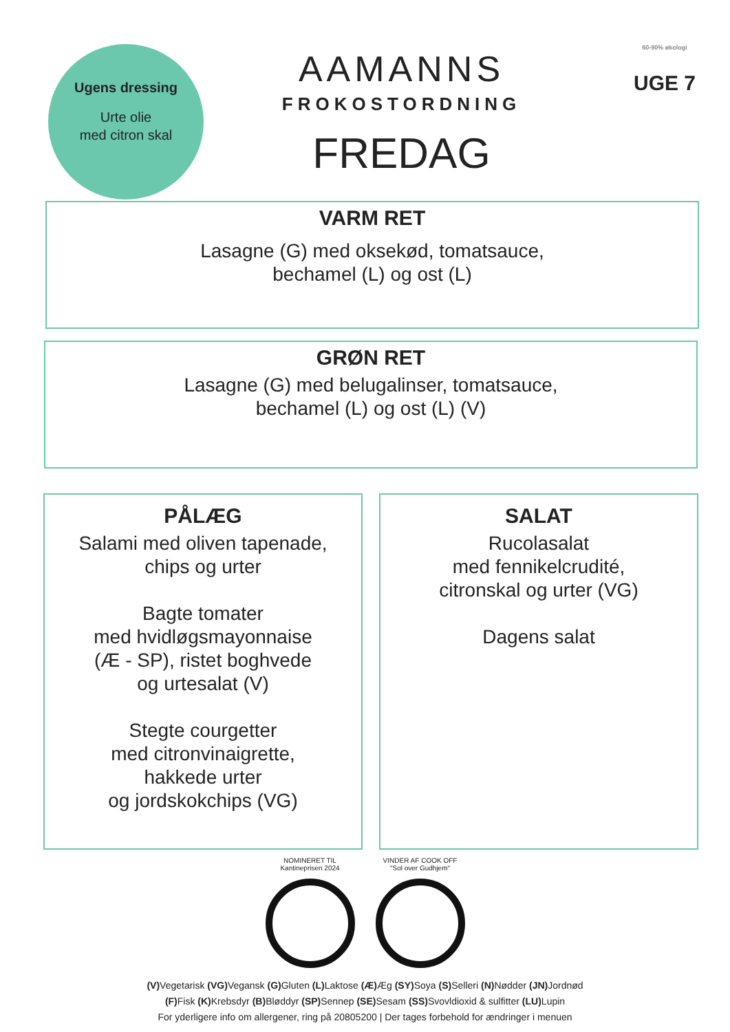Ugens dressing
Urte olie
med citron skal
AAMANNS
FROKOSTORDNING
FREDAG
60-90% økologi
UGE 7
VARM RET
Lasagne (G) med oksekød, tomatsauce,
bechamel (L) og ost (L)
GRØN RET
Lasagne (G) med belugalinser, tomatsauce,
bechamel (L) og ost (L) (V)
PÅLÆG
Salami med oliven tapenade,
chips og urter
Bagte tomater
med hvidløgsmayonnaise
(Æ - SP), ristet boghvede
og urtesalat (V)
Stegte courgetter
med citronvinaigrette,
hakkede urter
og jordskokchips (VG)
SALAT
Rucolasalat
med fennikelcrudité,
citronskal og urter (VG)
Dagens salat
NOMINERET TIL
Kantineprisen 2024
VINDER AF COOK OFF
"Sol over Gudhjem"
(V) Vegetarisk (VG) Vegansk (G) Gluten (L) Laktose (Æ) Æg (SY) Soya (S) Selleri (N) Nødder (JN) Jordnød
(F) Fisk (K) Krebsdyr (B) Bløddyr (SP) Sennep (SE) Sesam (SS) Svovldioxid & sulfitter (LU) Lupin
For yderligere info om allergener, ring på 20805200 | Der tages forbehold for ændringer i menuen